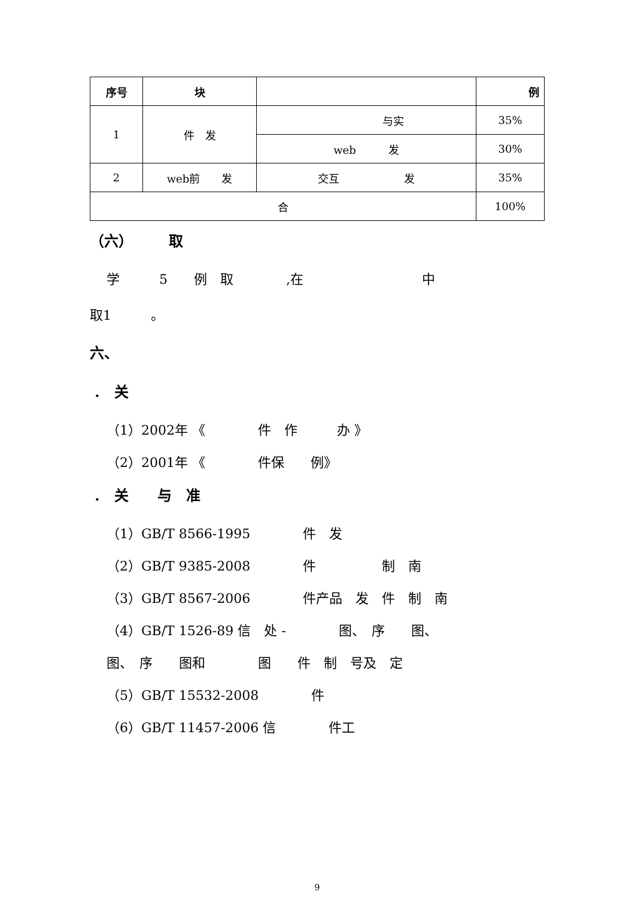| 序号 | 块 | | 例 |
| --- | --- | --- | --- |
| 1 | 件 发 | 与实 | 35% |
| | | web 发 | 30% |
| 2 | web前 发 | 交互 发 | 35% |
| 合 | | | 100% |
（六）　　　取
学　　　5　　例　取　　　　,在　　　　　　　　　中
取1　　　。
六、
.　关
（1）2002年 《　　　　件　作　　　办 》
（2）2001年 《　　　　件保　　例》
.　关　　与　准
（1）GB/T 8566-1995　　　　件　发
（2）GB/T 9385-2008　　　　件　　　　　制　南
（3）GB/T 8567-2006　　　　件产品　发　件　制　南
（4）GB/T 1526-89 信　处 -　　　　图、　序　　图、
图、　序　　图和　　　　图　　件　制　号及　定
（5）GB/T 15532-2008　　　　件
（6）GB/T 11457-2006 信　　　　件工
9